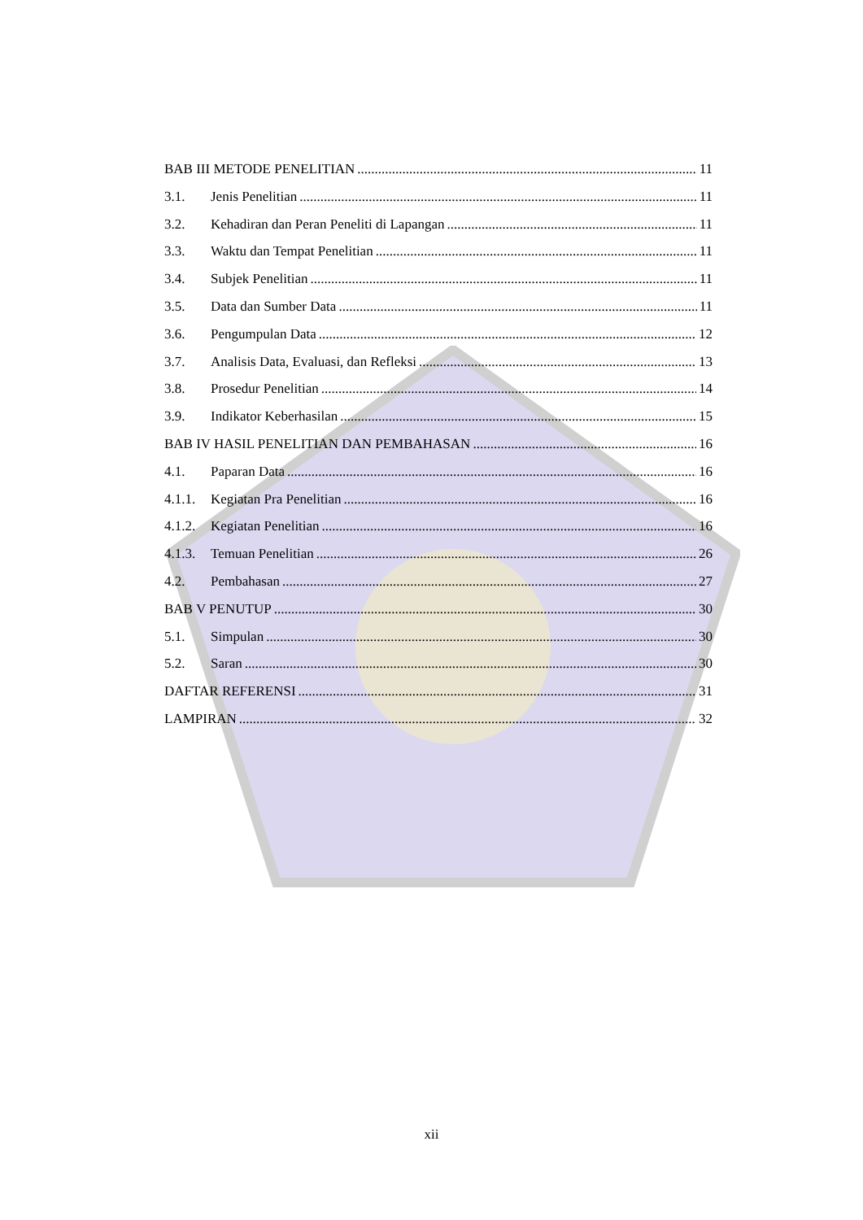BAB III METODE PENELITIAN 11
3.1. Jenis Penelitian 11
3.2. Kehadiran dan Peran Peneliti di Lapangan 11
3.3. Waktu dan Tempat Penelitian 11
3.4. Subjek Penelitian 11
3.5. Data dan Sumber Data 11
3.6. Pengumpulan Data 12
3.7. Analisis Data, Evaluasi, dan Refleksi 13
3.8. Prosedur Penelitian 14
3.9. Indikator Keberhasilan 15
BAB IV HASIL PENELITIAN DAN PEMBAHASAN 16
4.1. Paparan Data 16
4.1.1. Kegiatan Pra Penelitian 16
4.1.2. Kegiatan Penelitian 16
4.1.3. Temuan Penelitian 26
4.2. Pembahasan 27
BAB V PENUTUP 30
5.1. Simpulan 30
5.2. Saran 30
DAFTAR REFERENSI 31
LAMPIRAN 32
xii